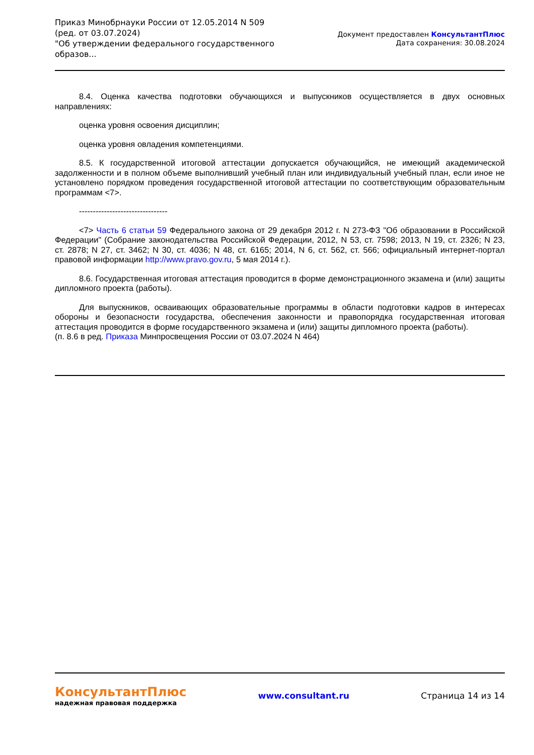Приказ Минобрнауки России от 12.05.2014 N 509
(ред. от 03.07.2024)
"Об утверждении федерального государственного
образов...
Документ предоставлен КонсультантПлюс
Дата сохранения: 30.08.2024
8.4. Оценка качества подготовки обучающихся и выпускников осуществляется в двух основных направлениях:
оценка уровня освоения дисциплин;
оценка уровня овладения компетенциями.
8.5. К государственной итоговой аттестации допускается обучающийся, не имеющий академической задолженности и в полном объеме выполнивший учебный план или индивидуальный учебный план, если иное не установлено порядком проведения государственной итоговой аттестации по соответствующим образовательным программам <7>.
--------------------------------
<7> Часть 6 статьи 59 Федерального закона от 29 декабря 2012 г. N 273-ФЗ "Об образовании в Российской Федерации" (Собрание законодательства Российской Федерации, 2012, N 53, ст. 7598; 2013, N 19, ст. 2326; N 23, ст. 2878; N 27, ст. 3462; N 30, ст. 4036; N 48, ст. 6165; 2014, N 6, ст. 562, ст. 566; официальный интернет-портал правовой информации http://www.pravo.gov.ru, 5 мая 2014 г.).
8.6. Государственная итоговая аттестация проводится в форме демонстрационного экзамена и (или) защиты дипломного проекта (работы).
Для выпускников, осваивающих образовательные программы в области подготовки кадров в интересах обороны и безопасности государства, обеспечения законности и правопорядка государственная итоговая аттестация проводится в форме государственного экзамена и (или) защиты дипломного проекта (работы).
(п. 8.6 в ред. Приказа Минпросвещения России от 03.07.2024 N 464)
КонсультантПлюс
надежная правовая поддержка
www.consultant.ru Страница 14 из 14